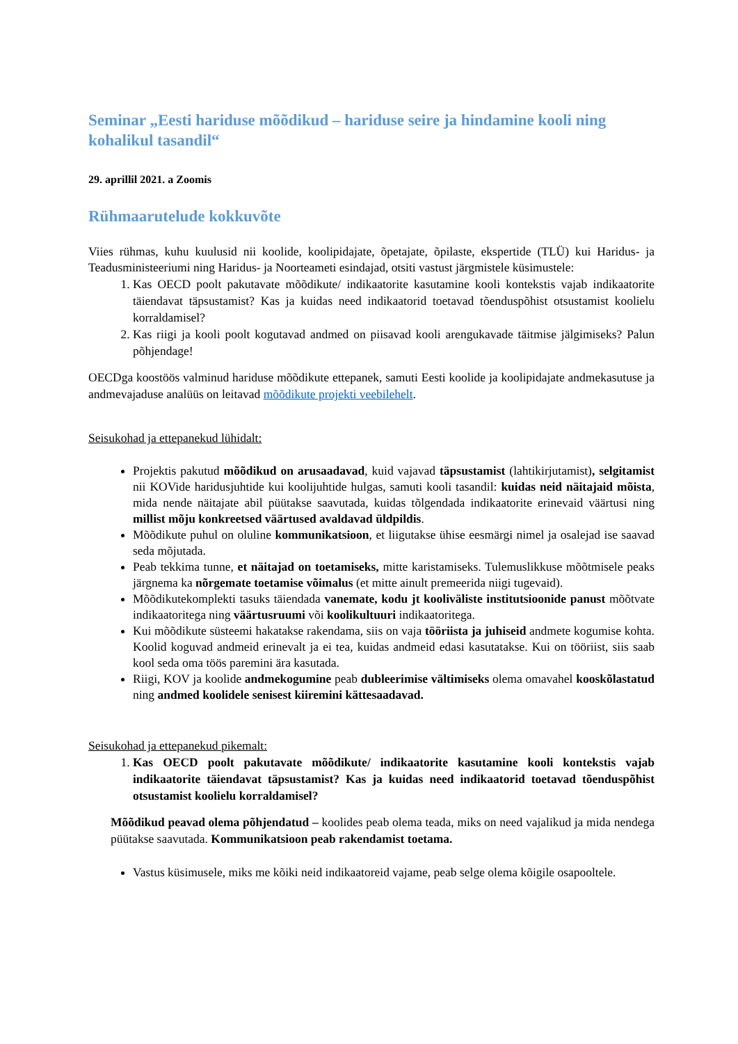Seminar „Eesti hariduse mõõdikud – hariduse seire ja hindamine kooli ning kohalikul tasandil“
29. aprillil 2021. a Zoomis
Rühmaarutelude kokkuvõte
Viies rühmas, kuhu kuulusid nii koolide, koolipidajate, õpetajate, õpilaste, ekspertide (TLÜ) kui Haridus- ja Teadusministeeriumi ning Haridus- ja Noorteameti esindajad, otsiti vastust järgmistele küsimustele:
1. Kas OECD poolt pakutavate mõõdikute/ indikaatorite kasutamine kooli kontekstis vajab indikaatorite täiendavat täpsustamist? Kas ja kuidas need indikaatorid toetavad tõenduspõhist otsustamist koolielu korraldamisel?
2. Kas riigi ja kooli poolt kogutavad andmed on piisavad kooli arengukavade täitmise jälgimiseks? Palun põhjendage!
OECDga koostöös valminud hariduse mõõdikute ettepanek, samuti Eesti koolide ja koolipidajate andmekasutuse ja andmevajaduse analüüs on leitavad mõõdikute projekti veebilehelt.
Seisukohad ja ettepanekud lühidalt:
Projektis pakutud mõõdikud on arusaadavad, kuid vajavad täpsustamist (lahtikirjutamist), selgitamist nii KOVide haridusjuhtide kui koolijuhtide hulgas, samuti kooli tasandil: kuidas neid näitajaid mõista, mida nende näitajate abil püütakse saavutada, kuidas tõlgendada indikaatorite erinevaid väärtusi ning millist mõju konkreetsed väärtused avaldavad üldpildis.
Mõõdikute puhul on oluline kommunikatsioon, et liigutakse ühise eesmärgi nimel ja osalejad ise saavad seda mõjutada.
Peab tekkima tunne, et näitajad on toetamiseks, mitte karistamiseks. Tulemuslikkuse mõõtmisele peaks järgnema ka nõrgemate toetamise võimalus (et mitte ainult premeerida niigi tugevaid).
Mõõdikutekomplekti tasuks täiendada vanemate, kodu jt kooliväliste institutsioonide panust mõõtvate indikaatoritega ning väärtusruumi või koolikultuuri indikaatoritega.
Kui mõõdikute süsteemi hakatakse rakendama, siis on vaja tööriista ja juhiseid andmete kogumise kohta. Koolid koguvad andmeid erinevalt ja ei tea, kuidas andmeid edasi kasutatakse. Kui on tööriist, siis saab kool seda oma töös paremini ära kasutada.
Riigi, KOV ja koolide andmekogumine peab dubleerimise vältimiseks olema omavahel kooskõlastatud ning andmed koolidele senisest kiiremini kättesaadavad.
Seisukohad ja ettepanekud pikemalt:
1. Kas OECD poolt pakutavate mõõdikute/ indikaatorite kasutamine kooli kontekstis vajab indikaatorite täiendavat täpsustamist? Kas ja kuidas need indikaatorid toetavad tõenduspõhist otsustamist koolielu korraldamisel?
Mõõdikud peavad olema põhjendatud – koolides peab olema teada, miks on need vajalikud ja mida nendega püütakse saavutada. Kommunikatsioon peab rakendamist toetama.
Vastus küsimusele, miks me kõiki neid indikaatoreid vajame, peab selge olema kõigile osapooltele.